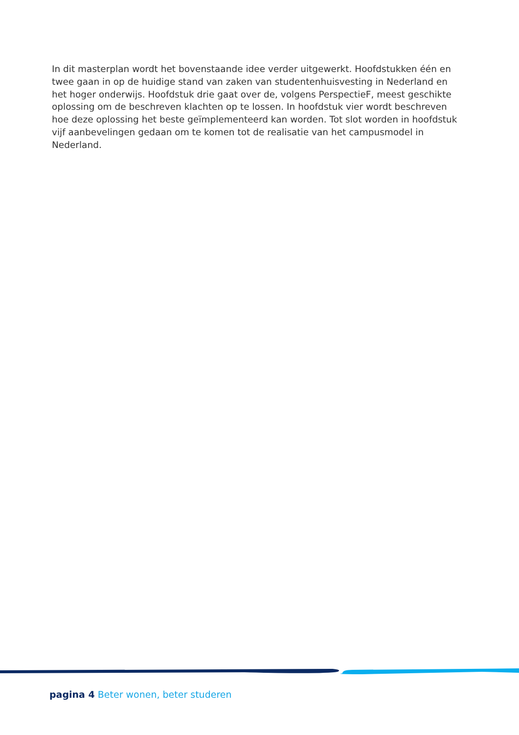In dit masterplan wordt het bovenstaande idee verder uitgewerkt. Hoofdstukken één en twee gaan in op de huidige stand van zaken van studentenhuisvesting in Nederland en het hoger onderwijs. Hoofdstuk drie gaat over de, volgens PerspectieF, meest geschikte oplossing om de beschreven klachten op te lossen. In hoofdstuk vier wordt beschreven hoe deze oplossing het beste geïmplementeerd kan worden. Tot slot worden in hoofdstuk vijf aanbevelingen gedaan om te komen tot de realisatie van het campusmodel in Nederland.
pagina 4 Beter wonen, beter studeren